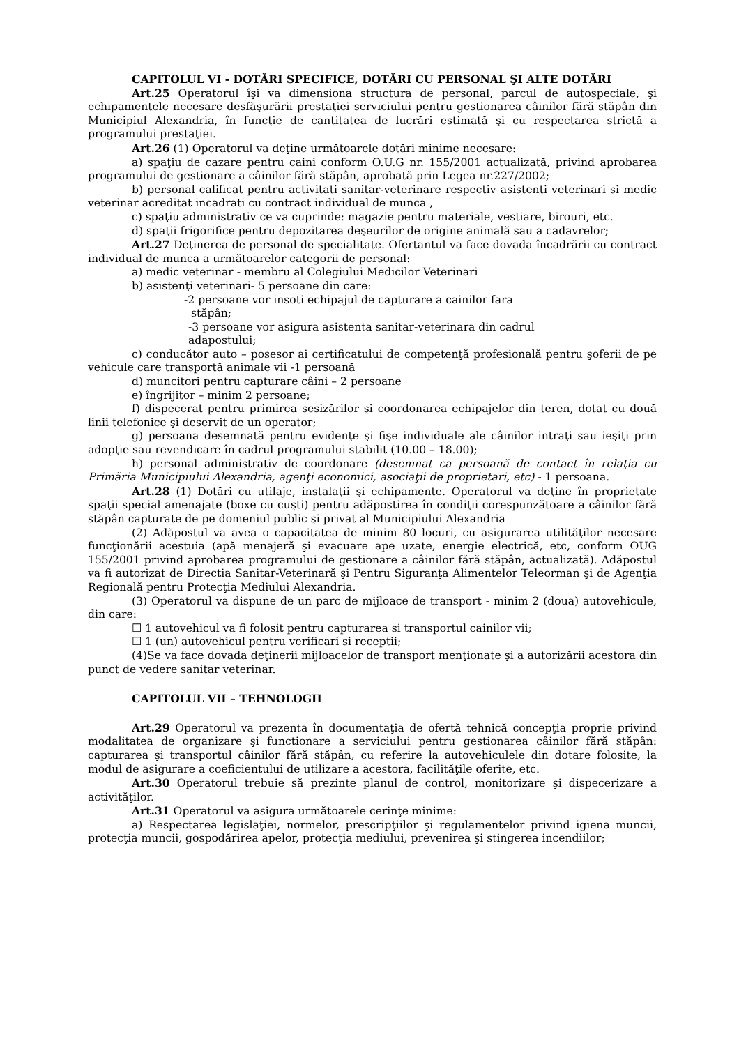CAPITOLUL VI - DOTĂRI SPECIFICE, DOTĂRI CU PERSONAL ŞI ALTE DOTĂRI
Art.25 Operatorul îşi va dimensiona structura de personal, parcul de autospeciale, şi echipamentele necesare desfăşurării prestaţiei serviciului pentru gestionarea câinilor fără stăpân din Municipiul Alexandria, în funcţie de cantitatea de lucrări estimată şi cu respectarea strictă a programului prestaţiei.
Art.26 (1) Operatorul va deţine următoarele dotări minime necesare:
a) spaţiu de cazare pentru caini conform O.U.G nr. 155/2001 actualizată, privind aprobarea programului de gestionare a câinilor fără stăpân, aprobată prin Legea nr.227/2002;
b) personal calificat pentru activitati sanitar-veterinare respectiv asistenti veterinari si medic veterinar acreditat incadrati cu contract individual de munca ,
c) spaţiu administrativ ce va cuprinde: magazie pentru materiale, vestiare, birouri, etc.
d) spaţii frigorifice pentru depozitarea deşeurilor de origine animală sau a cadavrelor;
Art.27 Deţinerea de personal de specialitate. Ofertantul va face dovada încadrării cu contract individual de munca a următoarelor categorii de personal:
a) medic veterinar - membru al Colegiului Medicilor Veterinari
b) asistenţi veterinari- 5 persoane din care:
-2 persoane vor insoti echipajul de capturare a cainilor fara
stăpân;
-3 persoane vor asigura asistenta sanitar-veterinara din cadrul
adapostului;
c) conducător auto – posesor ai certificatului de competenţă profesională pentru şoferii de pe vehicule care transportă animale vii -1 persoană
d) muncitori pentru capturare câini – 2 persoane
e) îngrijitor – minim 2 persoane;
f) dispecerat pentru primirea sesizărilor şi coordonarea echipajelor din teren, dotat cu două linii telefonice şi deservit de un operator;
g) persoana desemnată pentru evidenţe şi fişe individuale ale câinilor intraţi sau ieşiţi prin adopţie sau revendicare în cadrul programului stabilit (10.00 – 18.00);
h) personal administrativ de coordonare (desemnat ca persoană de contact în relaţia cu Primăria Municipiului Alexandria, agenţi economici, asociaţii de proprietari, etc) - 1 persoana.
Art.28 (1) Dotări cu utilaje, instalaţii şi echipamente. Operatorul va deţine în proprietate spaţii special amenajate (boxe cu cuşti) pentru adăpostirea în condiţii corespunzătoare a câinilor fără stăpân capturate de pe domeniul public şi privat al Municipiului Alexandria
(2) Adăpostul va avea o capacitatea de minim 80 locuri, cu asigurarea utilităţilor necesare funcţionării acestuia (apă menajeră şi evacuare ape uzate, energie electrică, etc, conform OUG 155/2001 privind aprobarea programului de gestionare a câinilor fără stăpân, actualizată). Adăpostul va fi autorizat de Directia Sanitar-Veterinară şi Pentru Siguranţa Alimentelor Teleorman şi de Agenţia Regională pentru Protecţia Mediului Alexandria.
(3) Operatorul va dispune de un parc de mijloace de transport - minim 2 (doua) autovehicule, din care:
☐ 1 autovehicul va fi folosit pentru capturarea si transportul cainilor vii;
☐ 1 (un) autovehicul pentru verificari si receptii;
(4)Se va face dovada deţinerii mijloacelor de transport menţionate şi a autorizării acestora din punct de vedere sanitar veterinar.
CAPITOLUL VII – TEHNOLOGII
Art.29 Operatorul va prezenta în documentaţia de ofertă tehnică concepţia proprie privind modalitatea de organizare şi functionare a serviciului pentru gestionarea câinilor fără stăpân: capturarea şi transportul câinilor fără stăpân, cu referire la autovehiculele din dotare folosite, la modul de asigurare a coeficientului de utilizare a acestora, facilităţile oferite, etc.
Art.30 Operatorul trebuie să prezinte planul de control, monitorizare şi dispecerizare a activităţilor.
Art.31 Operatorul va asigura următoarele cerinţe minime:
a) Respectarea legislaţiei, normelor, prescripţiilor şi regulamentelor privind igiena muncii, protecţia muncii, gospodărirea apelor, protecţia mediului, prevenirea şi stingerea incendiilor;